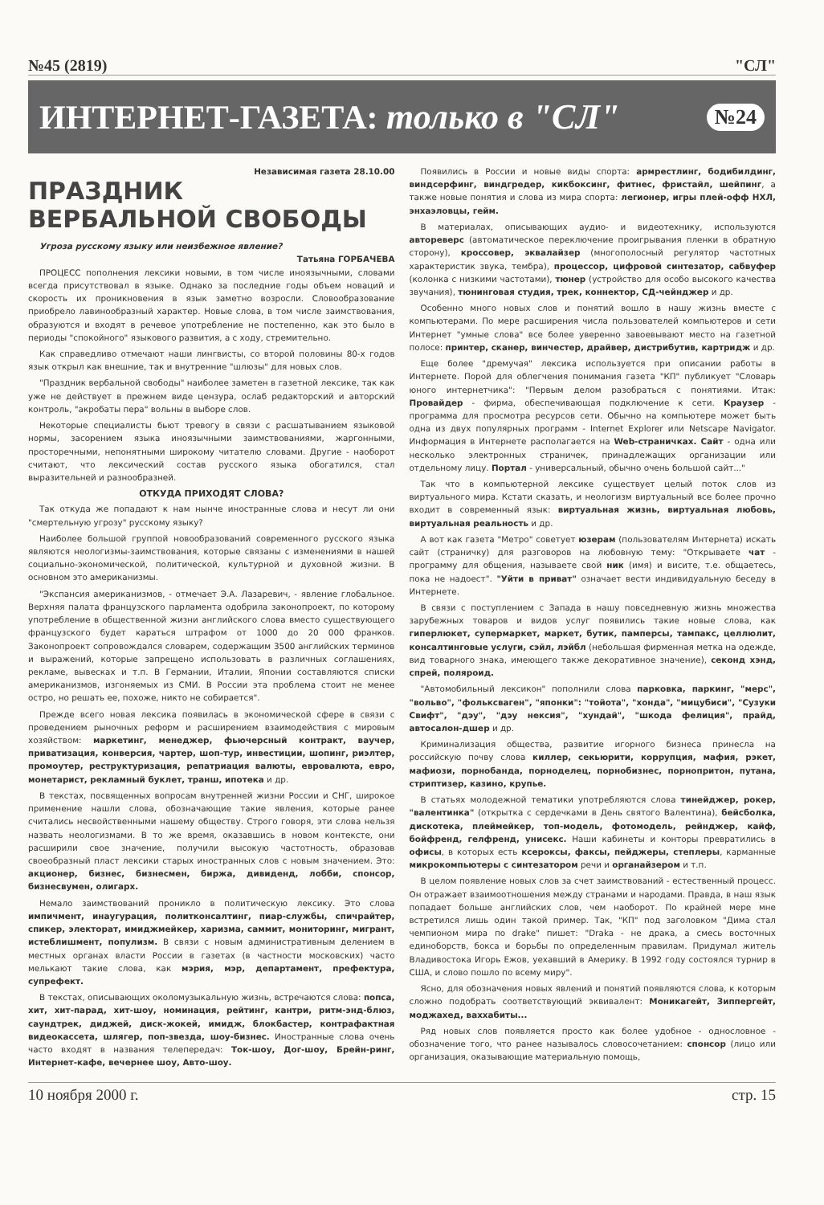№45 (2819) "СЛ"
ИНТЕРНЕТ-ГАЗЕТА: только в "СЛ" №24
Независимая газета 28.10.00
ПРАЗДНИК
ВЕРБАЛЬНОЙ СВОБОДЫ
Угроза русскому языку или неизбежное явление?
Татьяна ГОРБАЧЕВА
ПРОЦЕСС пополнения лексики новыми, в том числе иноязычными, словами всегда присутствовал в языке. Однако за последние годы объем новаций и скорость их проникновения в язык заметно возросли. Словообразование приобрело лавинообразный характер. Новые слова, в том числе заимствования, образуются и входят в речевое употребление не постепенно, как это было в периоды "спокойного" языкового развития, а с ходу, стремительно.
Как справедливо отмечают наши лингвисты, со второй половины 80-х годов язык открыл как внешние, так и внутренние "шлюзы" для новых слов.
"Праздник вербальной свободы" наиболее заметен в газетной лексике, так как уже не действует в прежнем виде цензура, ослаб редакторский и авторский контроль, "акробаты пера" вольны в выборе слов.
Некоторые специалисты бьют тревогу в связи с расшатыванием языковой нормы, засорением языка иноязычными заимствованиями, жаргонными, просторечными, непонятными широкому читателю словами. Другие - наоборот считают, что лексический состав русского языка обогатился, стал выразительней и разнообразней.
ОТКУДА ПРИХОДЯТ СЛОВА?
Так откуда же попадают к нам нынче иностранные слова и несут ли они "смертельную угрозу" русскому языку?
Наиболее большой группой новообразований современного русского языка являются неологизмы-заимствования, которые связаны с изменениями в нашей социально-экономической, политической, культурной и духовной жизни. В основном это американизмы.
"Экспансия американизмов, - отмечает Э.А. Лазаревич, - явление глобальное. Верхняя палата французского парламента одобрила законопроект, по которому употребление в общественной жизни английского слова вместо существующего французского будет караться штрафом от 1000 до 20 000 франков. Законопроект сопровождался словарем, содержащим 3500 английских терминов и выражений, которые запрещено использовать в различных соглашениях, рекламе, вывесках и т.п. В Германии, Италии, Японии составляются списки американизмов, изгоняемых из СМИ. В России эта проблема стоит не менее остро, но решать ее, похоже, никто не собирается".
Прежде всего новая лексика появилась в экономической сфере в связи с проведением рыночных реформ и расширением взаимодействия с мировым хозяйством: маркетинг, менеджер, фьючерсный контракт, ваучер, приватизация, конверсия, чартер, шоп-тур, инвестиции, шопинг, риэлтер, промоутер, реструктуризация, репатриация валюты, евровалюта, евро, монетарист, рекламный буклет, транш, ипотека и др.
В текстах, посвященных вопросам внутренней жизни России и СНГ, широкое применение нашли слова, обозначающие такие явления, которые ранее считались несвойственными нашему обществу. Строго говоря, эти слова нельзя назвать неологизмами. В то же время, оказавшись в новом контексте, они расширили свое значение, получили высокую частотность, образовав своеобразный пласт лексики старых иностранных слов с новым значением. Это: акционер, бизнес, бизнесмен, биржа, дивиденд, лобби, спонсор, бизнесвумен, олигарх.
Немало заимствований проникло в политическую лексику. Это слова импичмент, инаугурация, политконсалтинг, пиар-службы, спичрайтер, спикер, электорат, имиджмейкер, харизма, саммит, мониторинг, мигрант, истеблишмент, популизм. В связи с новым административным делением в местных органах власти России в газетах (в частности московских) часто мелькают такие слова, как мэрия, мэр, департамент, префектура, супрефект.
В текстах, описывающих околомузыкальную жизнь, встречаются слова: попса, хит, хит-парад, хит-шоу, номинация, рейтинг, кантри, ритм-энд-блюз, саундтрек, диджей, диск-жокей, имидж, блокбастер, контрафактная видеокассета, шлягер, поп-звезда, шоу-бизнес. Иностранные слова очень часто входят в названия телепередач: Ток-шоу, Дог-шоу, Брейн-ринг, Интернет-кафе, вечернее шоу, Авто-шоу.
Появились в России и новые виды спорта: армрестлинг, бодибилдинг, виндсерфинг, виндгредер, кикбоксинг, фитнес, фристайл, шейпинг, а также новые понятия и слова из мира спорта: легионер, игры плей-офф НХЛ, энхаэловцы, гейм.
В материалах, описывающих аудио- и видеотехнику, используются автореверс (автоматическое переключение проигрывания пленки в обратную сторону), кроссовер, эквалайзер (многополосный регулятор частотных характеристик звука, тембра), процессор, цифровой синтезатор, сабвуфер (колонка с низкими частотами), тюнер (устройство для особо высокого качества звучания), тюнинговая студия, трек, коннектор, СД-чейнджер и др.
Особенно много новых слов и понятий вошло в нашу жизнь вместе с компьютерами. По мере расширения числа пользователей компьютеров и сети Интернет "умные слова" все более уверенно завоевывают место на газетной полосе: принтер, сканер, винчестер, драйвер, дистрибутив, картридж и др.
Еще более "дремучая" лексика используется при описании работы в Интернете. Порой для облегчения понимания газета "КП" публикует "Словарь юного интернетчика": "Первым делом разобраться с понятиями. Итак: Провайдер - фирма, обеспечивающая подключение к сети. Краузер - программа для просмотра ресурсов сети. Обычно на компьютере может быть одна из двух популярных программ - Internet Explorer или Netscape Navigator. Информация в Интернете располагается на Web-страничках. Сайт - одна или несколько электронных страничек, принадлежащих организации или отдельному лицу. Портал - универсальный, обычно очень большой сайт..."
Так что в компьютерной лексике существует целый поток слов из виртуального мира. Кстати сказать, и неологизм виртуальный все более прочно входит в современный язык: виртуальная жизнь, виртуальная любовь, виртуальная реальность и др.
А вот как газета "Метро" советует юзерам (пользователям Интернета) искать сайт (страничку) для разговоров на любовную тему: "Открываете чат - программу для общения, называете свой ник (имя) и висите, т.е. общаетесь, пока не надоест". "Уйти в приват" означает вести индивидуальную беседу в Интернете.
В связи с поступлением с Запада в нашу повседневную жизнь множества зарубежных товаров и видов услуг появились такие новые слова, как гиперлюкет, супермаркет, маркет, бутик, памперсы, тампакс, целлюлит, консалтинговые услуги, сэйл, лэйбл (небольшая фирменная метка на одежде, вид товарного знака, имеющего также декоративное значение), секонд хэнд, спрей, поляроид.
"Автомобильный лексикон" пополнили слова парковка, паркинг, "мерс", "вольво", "фольксваген", "японки": "тойота", "хонда", "мицубиси", "Сузуки Свифт", "дэу", "дэу нексия", "хундай", "шкода фелиция", прайд, автосалон-дшер и др.
Криминализация общества, развитие игорного бизнеса принесла на российскую почву слова киллер, секьюрити, коррупция, мафия, рэкет, мафиози, порнобанда, порноделец, порнобизнес, порнопритон, путана, стриптизер, казино, крупье.
В статьях молодежной тематики употребляются слова тинейджер, рокер, "валентинка" (открытка с сердечками в День святого Валентина), бейсболка, дискотека, плеймейкер, топ-модель, фотомодель, рейнджер, кайф, бойфренд, гелфренд, унисекс. Наши кабинеты и конторы превратились в офисы, в которых есть ксероксы, факсы, пейджеры, степлеры, карманные микрокомпьютеры с синтезатором речи и органайзером и т.п.
В целом появление новых слов за счет заимствований - естественный процесс. Он отражает взаимоотношения между странами и народами. Правда, в наш язык попадает больше английских слов, чем наоборот. По крайней мере мне встретился лишь один такой пример. Так, "КП" под заголовком "Дима стал чемпионом мира по drake" пишет: "Draka - не драка, а смесь восточных единоборств, бокса и борьбы по определенным правилам. Придумал житель Владивостока Игорь Ежов, уехавший в Америку. В 1992 году состоялся турнир в США, и слово пошло по всему миру".
Ясно, для обозначения новых явлений и понятий появляются слова, к которым сложно подобрать соответствующий эквивалент: Моникагейт, Зиппергейт, моджахед, ваххабиты...
Ряд новых слов появляется просто как более удобное - однословное - обозначение того, что ранее называлось словосочетанием: спонсор (лицо или организация, оказывающие материальную помощь,
10 ноября 2000 г. стр. 15